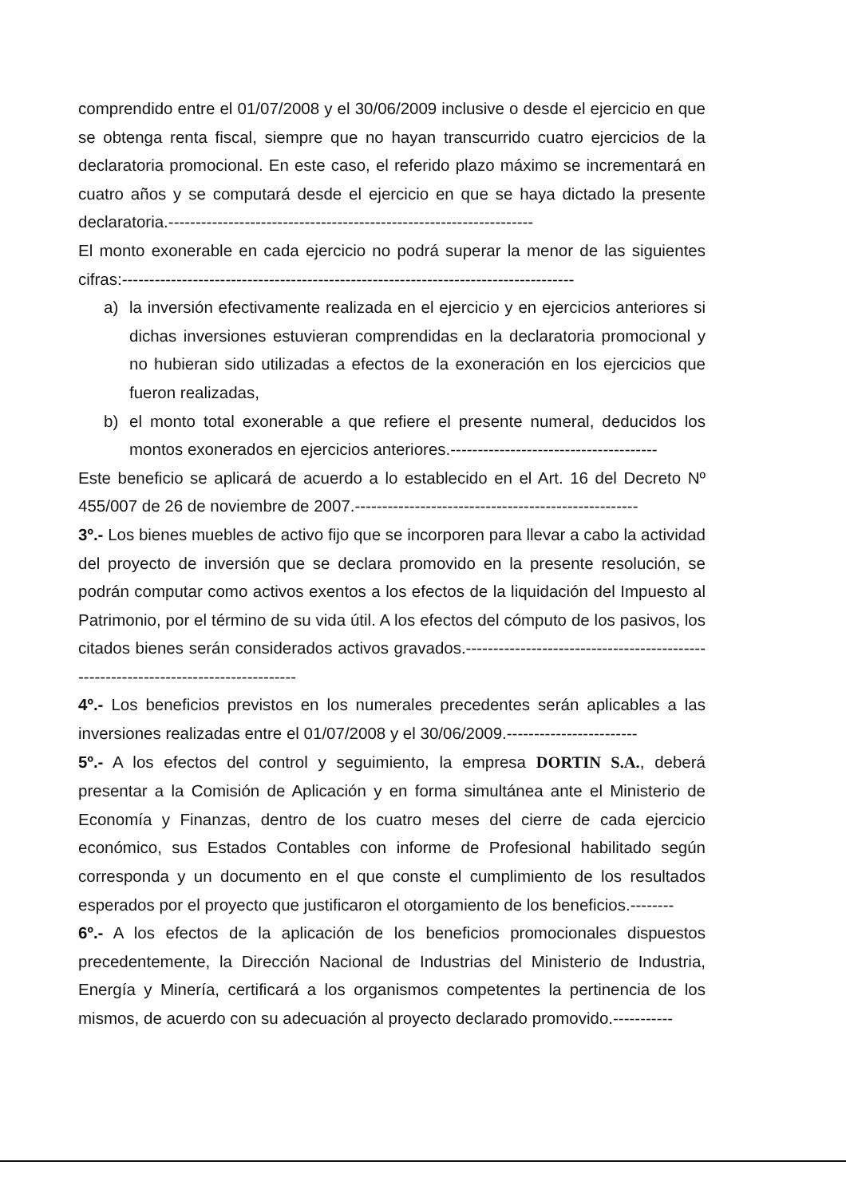comprendido entre el 01/07/2008 y el 30/06/2009 inclusive o desde el ejercicio en que se obtenga renta fiscal, siempre que no hayan transcurrido cuatro ejercicios de la declaratoria promocional. En este caso, el referido plazo máximo se incrementará en cuatro años y se computará desde el ejercicio en que se haya dictado la presente declaratoria.-------------------------------------------------------------------
El monto exonerable en cada ejercicio no podrá superar la menor de las siguientes cifras:-----------------------------------------------------------------------------------
a) la inversión efectivamente realizada en el ejercicio y en ejercicios anteriores si dichas inversiones estuvieran comprendidas en la declaratoria promocional y no hubieran sido utilizadas a efectos de la exoneración en los ejercicios que fueron realizadas,
b) el monto total exonerable a que refiere el presente numeral, deducidos los montos exonerados en ejercicios anteriores.--------------------------------------
Este beneficio se aplicará de acuerdo a lo establecido en el Art. 16 del Decreto Nº 455/007 de 26 de noviembre de 2007.----------------------------------------------------
3º.- Los bienes muebles de activo fijo que se incorporen para llevar a cabo la actividad del proyecto de inversión que se declara promovido en la presente resolución, se podrán computar como activos exentos a los efectos de la liquidación del Impuesto al Patrimonio, por el término de su vida útil. A los efectos del cómputo de los pasivos, los citados bienes serán considerados activos gravados.------------------------------------------------------------------------------------
4º.- Los beneficios previstos en los numerales precedentes serán aplicables a las inversiones realizadas entre el 01/07/2008 y el 30/06/2009.------------------------
5º.- A los efectos del control y seguimiento, la empresa DORTIN S.A., deberá presentar a la Comisión de Aplicación y en forma simultánea ante el Ministerio de Economía y Finanzas, dentro de los cuatro meses del cierre de cada ejercicio económico, sus Estados Contables con informe de Profesional habilitado según corresponda y un documento en el que conste el cumplimiento de los resultados esperados por el proyecto que justificaron el otorgamiento de los beneficios.--------
6º.- A los efectos de la aplicación de los beneficios promocionales dispuestos precedentemente, la Dirección Nacional de Industrias del Ministerio de Industria, Energía y Minería, certificará a los organismos competentes la pertinencia de los mismos, de acuerdo con su adecuación al proyecto declarado promovido.-----------